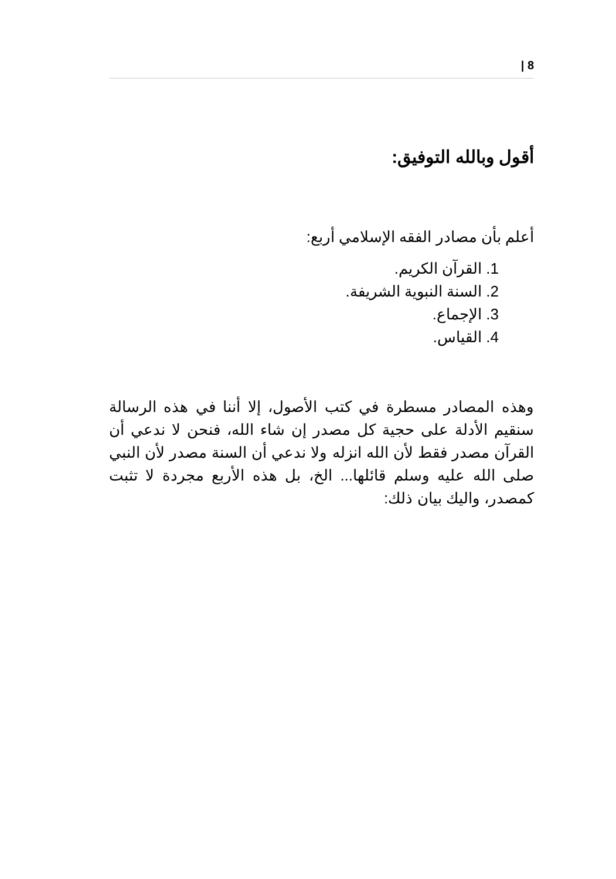8 |
أقول وبالله التوفيق:
أعلم بأن مصادر الفقه الإسلامي أربع:
1. القرآن الكريم.
2. السنة النبوية الشريفة.
3. الإجماع.
4. القياس.
وهذه المصادر مسطرة في كتب الأصول، إلا أننا في هذه الرسالة سنقيم الأدلة على حجية كل مصدر إن شاء الله، فنحن لا ندعي أن القرآن مصدر فقط لأن الله انزله ولا ندعي أن السنة مصدر لأن النبي صلى الله عليه وسلم قائلها... الخ، بل هذه الأربع مجردة لا تثبت كمصدر، واليك بيان ذلك: